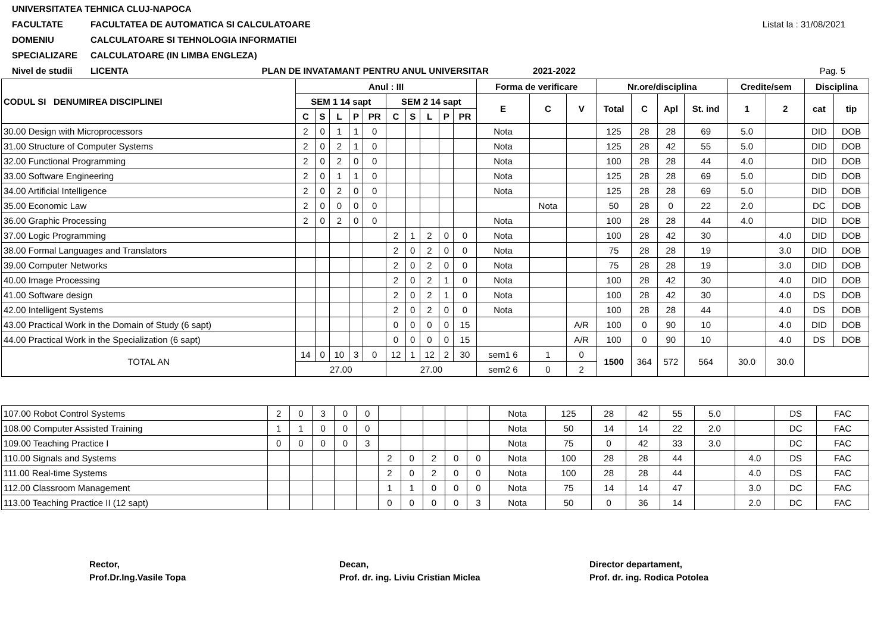UNIVERSITATEA TEHNICA CLUJ-NAPOCA
FACULTATE FACULTATEA DE AUTOMATICA SI CALCULATOARE
Listat la : 31/08/2021
DOMENIU CALCULATOARE SI TEHNOLOGIA INFORMATIEI
SPECIALIZARE CALCULATOARE (IN LIMBA ENGLEZA)
Nivel de studii LICENTA PLAN DE INVATAMANT PENTRU ANUL UNIVERSITAR 2021-2022
Pag. 5
| CODUL SI DENUMIREA DISCIPLINEI | Anul : III | | | | | | | | | | Forma de verificare | | | Nr.ore/disciplina | | | | Credite/sem | | Disciplina | |
| --- | --- | --- | --- | --- | --- | --- | --- | --- | --- | --- | --- | --- | --- | --- | --- | --- | --- | --- | --- | --- | --- |
| | SEM 1 14 sapt | | | | | SEM 2 14 sapt | | | | | E | C | V | Total | C | Apl | St. ind | 1 | 2 | cat | tip |
| | C | S | L | P | PR | C | S | L | P | PR | | | | | | | | | | | |
| 30.00 Design with Microprocessors | 2 | 0 | 1 | 1 | 0 | | | | | | Nota | | | 125 | 28 | 28 | 69 | 5.0 | | DID | DOB |
| 31.00 Structure of Computer Systems | 2 | 0 | 2 | 1 | 0 | | | | | | Nota | | | 125 | 28 | 42 | 55 | 5.0 | | DID | DOB |
| 32.00 Functional Programming | 2 | 0 | 2 | 0 | 0 | | | | | | Nota | | | 100 | 28 | 28 | 44 | 4.0 | | DID | DOB |
| 33.00 Software Engineering | 2 | 0 | 1 | 1 | 0 | | | | | | Nota | | | 125 | 28 | 28 | 69 | 5.0 | | DID | DOB |
| 34.00 Artificial Intelligence | 2 | 0 | 2 | 0 | 0 | | | | | | Nota | | | 125 | 28 | 28 | 69 | 5.0 | | DID | DOB |
| 35.00 Economic Law | 2 | 0 | 0 | 0 | 0 | | | | | | | Nota | | 50 | 28 | 0 | 22 | 2.0 | | DC | DOB |
| 36.00 Graphic Processing | 2 | 0 | 2 | 0 | 0 | | | | | | Nota | | | 100 | 28 | 28 | 44 | 4.0 | | DID | DOB |
| 37.00 Logic Programming | | | | | | 2 | 1 | 2 | 0 | 0 | Nota | | | 100 | 28 | 42 | 30 | | 4.0 | DID | DOB |
| 38.00 Formal Languages and Translators | | | | | | 2 | 0 | 2 | 0 | 0 | Nota | | | 75 | 28 | 28 | 19 | | 3.0 | DID | DOB |
| 39.00 Computer Networks | | | | | | 2 | 0 | 2 | 0 | 0 | Nota | | | 75 | 28 | 28 | 19 | | 3.0 | DID | DOB |
| 40.00 Image Processing | | | | | | 2 | 0 | 2 | 1 | 0 | Nota | | | 100 | 28 | 42 | 30 | | 4.0 | DID | DOB |
| 41.00 Software design | | | | | | 2 | 0 | 2 | 1 | 0 | Nota | | | 100 | 28 | 42 | 30 | | 4.0 | DS | DOB |
| 42.00 Intelligent Systems | | | | | | 2 | 0 | 2 | 0 | 0 | Nota | | | 100 | 28 | 28 | 44 | | 4.0 | DS | DOB |
| 43.00 Practical Work in the Domain of Study (6 sapt) | | | | | | 0 | 0 | 0 | 0 | 15 | | | A/R | 100 | 0 | 90 | 10 | | 4.0 | DID | DOB |
| 44.00 Practical Work in the Specialization (6 sapt) | | | | | | 0 | 0 | 0 | 0 | 15 | | | A/R | 100 | 0 | 90 | 10 | | 4.0 | DS | DOB |
| TOTAL AN | 14 | 0 | 10 | 3 | 0 | 12 | 1 | 12 | 2 | 30 | sem1 6 | 1 | 0 | 1500 | 364 | 572 | 564 | 30.0 | 30.0 | | |
| | 27.00 | | | | | 27.00 | | | | | sem2 6 | 0 | 2 | | | | | | | | |
| 107.00 Robot Control Systems | 2 | 0 | 3 | 0 | 0 | | | | | | Nota | 125 | 28 | 42 | 55 | 5.0 | | DS | FAC |
| 108.00 Computer Assisted Training | 1 | 1 | 0 | 0 | 0 | | | | | | Nota | 50 | 14 | 14 | 22 | 2.0 | | DC | FAC |
| 109.00 Teaching Practice I | 0 | 0 | 0 | 0 | 3 | | | | | | Nota | 75 | 0 | 42 | 33 | 3.0 | | DC | FAC |
| 110.00 Signals and Systems | | | | | | 2 | 0 | 2 | 0 | 0 | Nota | 100 | 28 | 28 | 44 | | 4.0 | DS | FAC |
| 111.00 Real-time Systems | | | | | | 2 | 0 | 2 | 0 | 0 | Nota | 100 | 28 | 28 | 44 | | 4.0 | DS | FAC |
| 112.00 Classroom Management | | | | | | 1 | 1 | 0 | 0 | 0 | Nota | 75 | 14 | 14 | 47 | | 3.0 | DC | FAC |
| 113.00 Teaching Practice II (12 sapt) | | | | | | 0 | 0 | 0 | 0 | 3 | Nota | 50 | 0 | 36 | 14 | | 2.0 | DC | FAC |
Rector,
Prof.Dr.Ing.Vasile Topa
Decan,
Prof. dr. ing. Liviu Cristian Miclea
Director departament,
Prof. dr. ing. Rodica Potolea